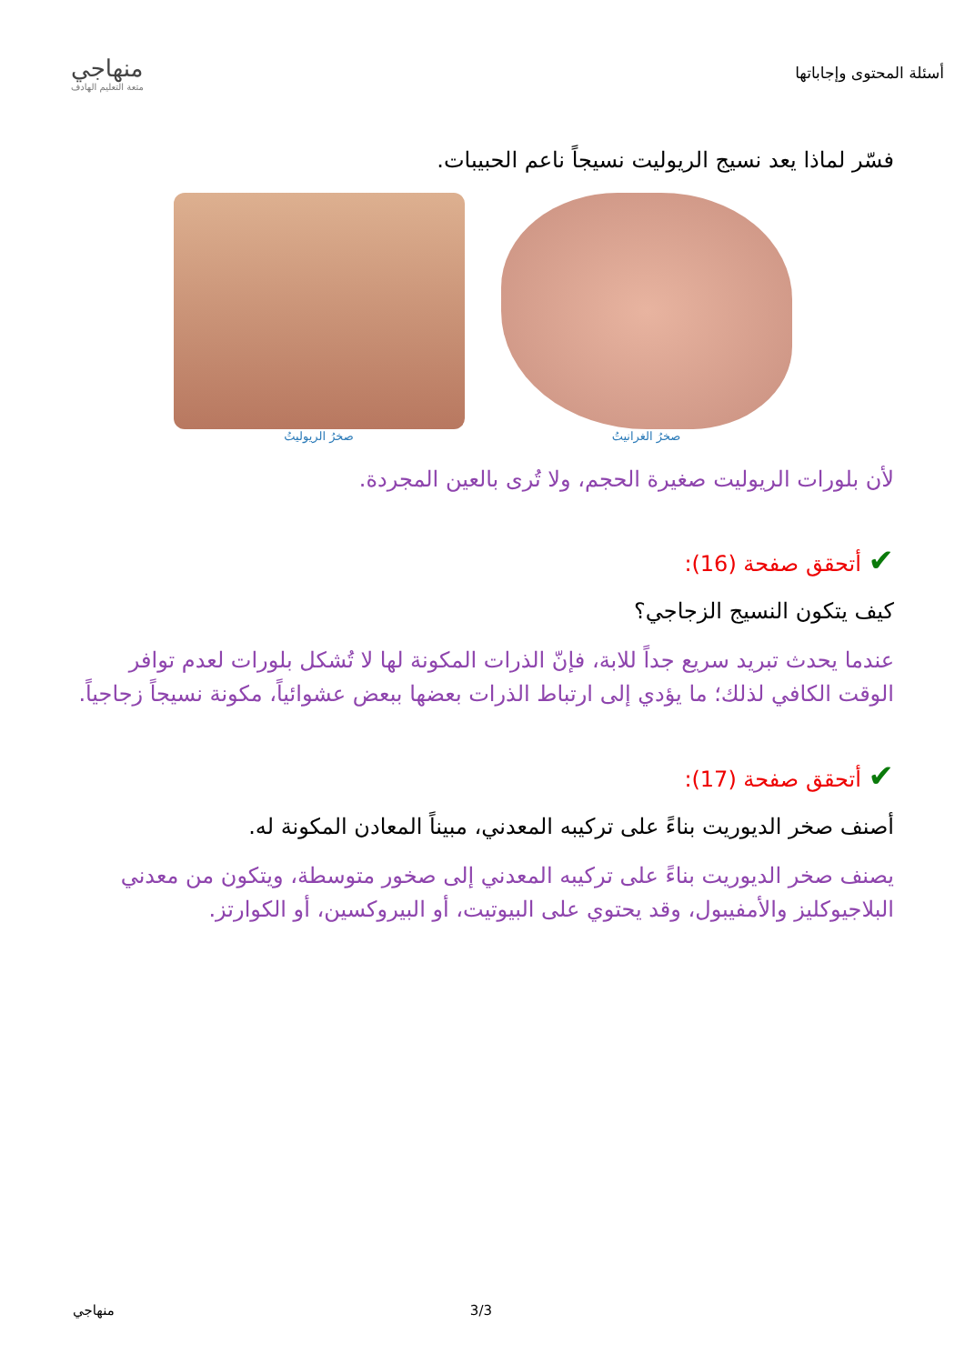أسئلة المحتوى وإجاباتها
منهاجي
متعة التعليم الهادف
فسّر لماذا يعد نسيج الريوليت نسيجاً ناعم الحبيبات.
صخرُ الغرانيتُ صخرُ الريوليتُ
لأن بلورات الريوليت صغيرة الحجم، ولا تُرى بالعين المجردة.
✔ أتحقق صفحة (16):
كيف يتكون النسيج الزجاجي؟
عندما يحدث تبريد سريع جداً للابة، فإنّ الذرات المكونة لها لا تُشكل بلورات لعدم توافر الوقت الكافي لذلك؛ ما يؤدي إلى ارتباط الذرات بعضها ببعض عشوائياً، مكونة نسيجاً زجاجياً.
✔ أتحقق صفحة (17):
أصنف صخر الديوريت بناءً على تركيبه المعدني، مبيناً المعادن المكونة له.
يصنف صخر الديوريت بناءً على تركيبه المعدني إلى صخور متوسطة، ويتكون من معدني البلاجيوكليز والأمفيبول، وقد يحتوي على البيوتيت، أو البيروكسين، أو الكوارتز.
3/3 منهاجي